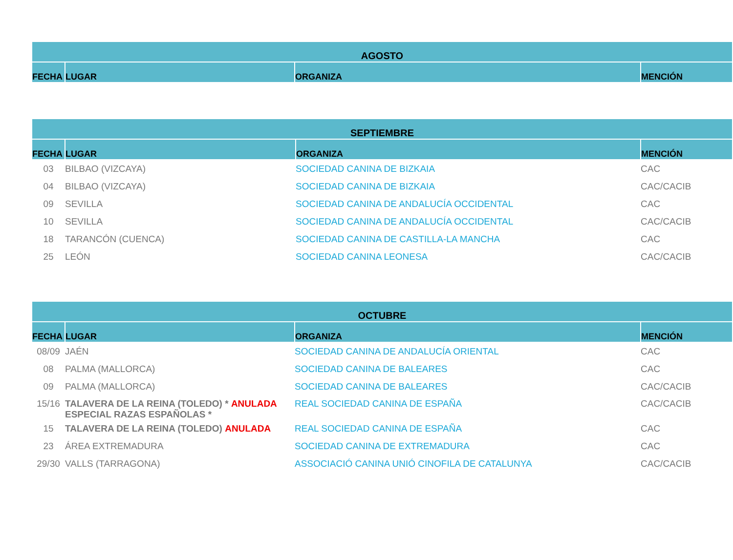| AGOSTO | | | |
| --- | --- | --- | --- |
| FECHA | LUGAR | ORGANIZA | MENCIÓN |
| SEPTIEMBRE | | | |
| --- | --- | --- | --- |
| FECHA | LUGAR | ORGANIZA | MENCIÓN |
| 03 | BILBAO (VIZCAYA) | SOCIEDAD CANINA DE BIZKAIA | CAC |
| 04 | BILBAO (VIZCAYA) | SOCIEDAD CANINA DE BIZKAIA | CAC/CACIB |
| 09 | SEVILLA | SOCIEDAD CANINA DE ANDALUCÍA OCCIDENTAL | CAC |
| 10 | SEVILLA | SOCIEDAD CANINA DE ANDALUCÍA OCCIDENTAL | CAC/CACIB |
| 18 | TARANCÓN (CUENCA) | SOCIEDAD CANINA DE CASTILLA-LA MANCHA | CAC |
| 25 | LEÓN | SOCIEDAD CANINA LEONESA | CAC/CACIB |
| OCTUBRE | | | |
| --- | --- | --- | --- |
| FECHA | LUGAR | ORGANIZA | MENCIÓN |
| 08/09 | JAÉN | SOCIEDAD CANINA DE ANDALUCÍA ORIENTAL | CAC |
| 08 | PALMA (MALLORCA) | SOCIEDAD CANINA DE BALEARES | CAC |
| 09 | PALMA (MALLORCA) | SOCIEDAD CANINA DE BALEARES | CAC/CACIB |
| 15/16 | TALAVERA DE LA REINA (TOLEDO) * ANULADA ESPECIAL RAZAS ESPAÑOLAS * | REAL SOCIEDAD CANINA DE ESPAÑA | CAC/CACIB |
| 15 | TALAVERA DE LA REINA (TOLEDO) ANULADA | REAL SOCIEDAD CANINA DE ESPAÑA | CAC |
| 23 | ÁREA EXTREMADURA | SOCIEDAD CANINA DE EXTREMADURA | CAC |
| 29/30 | VALLS (TARRAGONA) | ASSOCIACIÓ CANINA UNIÓ CINOFILA DE CATALUNYA | CAC/CACIB |